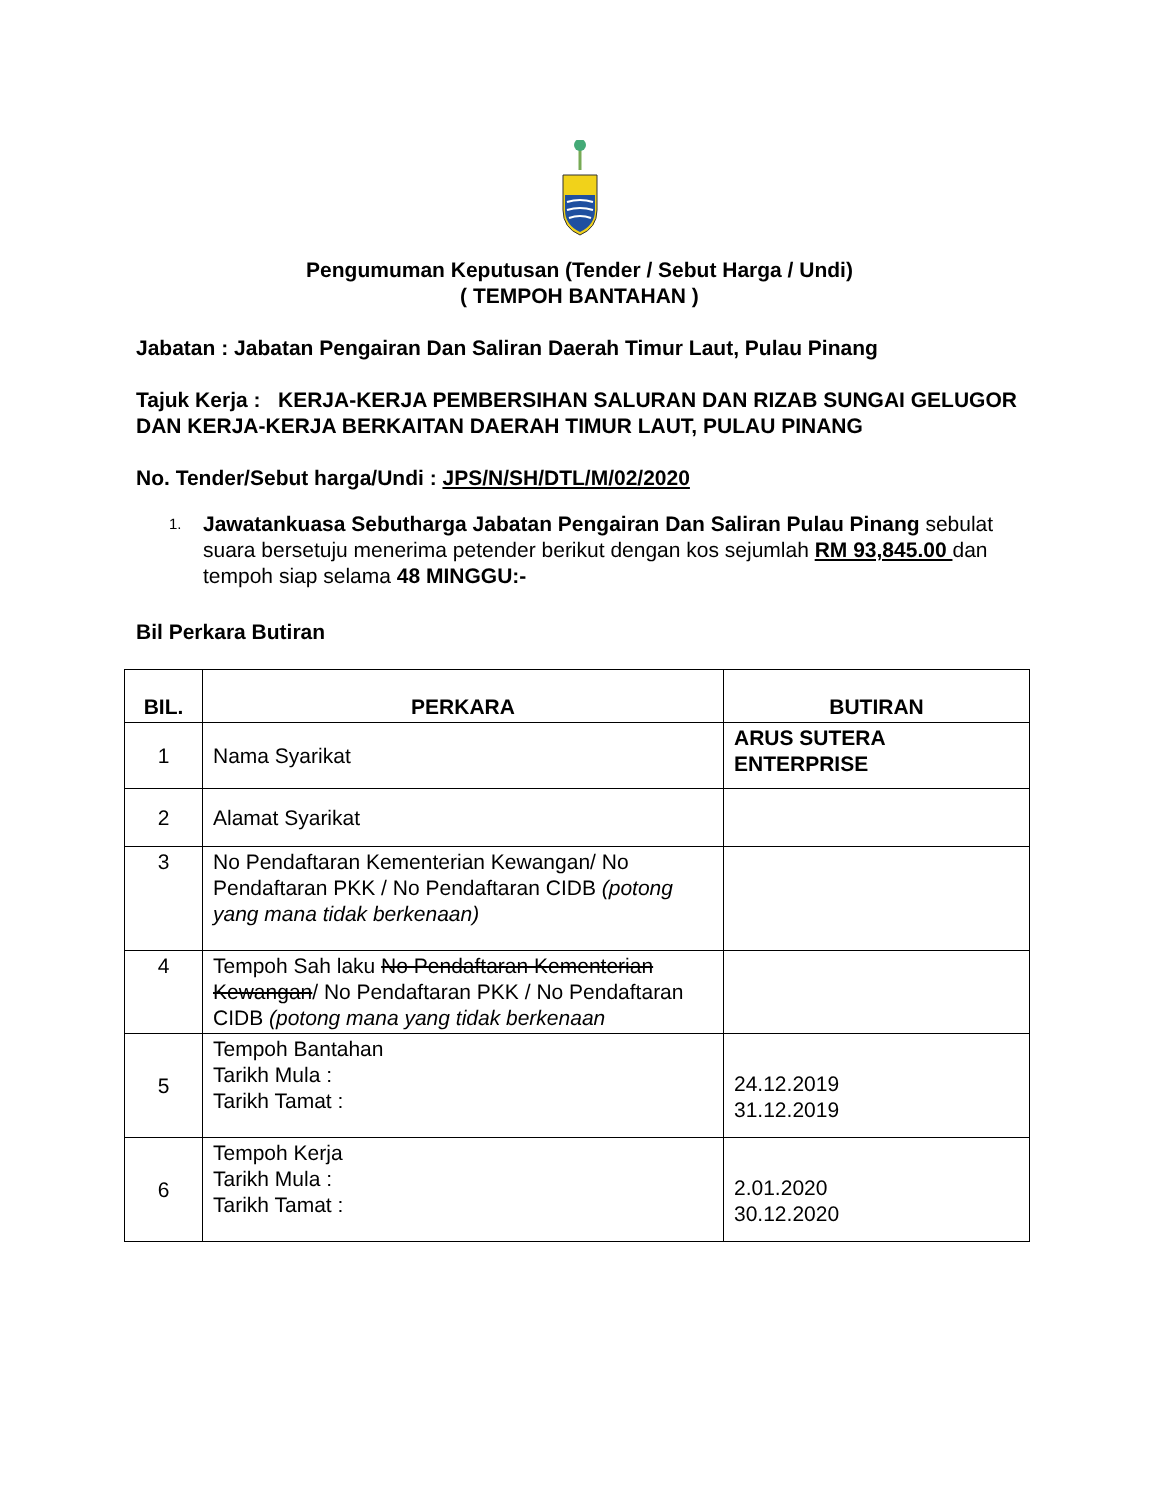Pengumuman Keputusan (Tender / Sebut Harga / Undi)
( TEMPOH BANTAHAN )
Jabatan : Jabatan Pengairan Dan Saliran Daerah Timur Laut, Pulau Pinang
Tajuk Kerja : KERJA-KERJA PEMBERSIHAN SALURAN DAN RIZAB SUNGAI GELUGOR DAN KERJA-KERJA BERKAITAN DAERAH TIMUR LAUT, PULAU PINANG
No. Tender/Sebut harga/Undi : JPS/N/SH/DTL/M/02/2020
1. Jawatankuasa Sebutharga Jabatan Pengairan Dan Saliran Pulau Pinang sebulat suara bersetuju menerima petender berikut dengan kos sejumlah RM 93,845.00 dan tempoh siap selama 48 MINGGU:-
Bil Perkara Butiran
| BIL. | PERKARA | BUTIRAN |
| --- | --- | --- |
| 1 | Nama Syarikat | ARUS SUTERA ENTERPRISE |
| 2 | Alamat Syarikat | |
| 3 | No Pendaftaran Kementerian Kewangan/ No Pendaftaran PKK / No Pendaftaran CIDB (potong yang mana tidak berkenaan) | |
| 4 | Tempoh Sah laku No Pendaftaran Kementerian Kewangan / No Pendaftaran PKK / No Pendaftaran CIDB (potong mana yang tidak berkenaan | |
| 5 | Tempoh Bantahan Tarikh Mula : Tarikh Tamat : | 24.12.2019 31.12.2019 |
| 6 | Tempoh Kerja Tarikh Mula : Tarikh Tamat : | 2.01.2020 30.12.2020 |